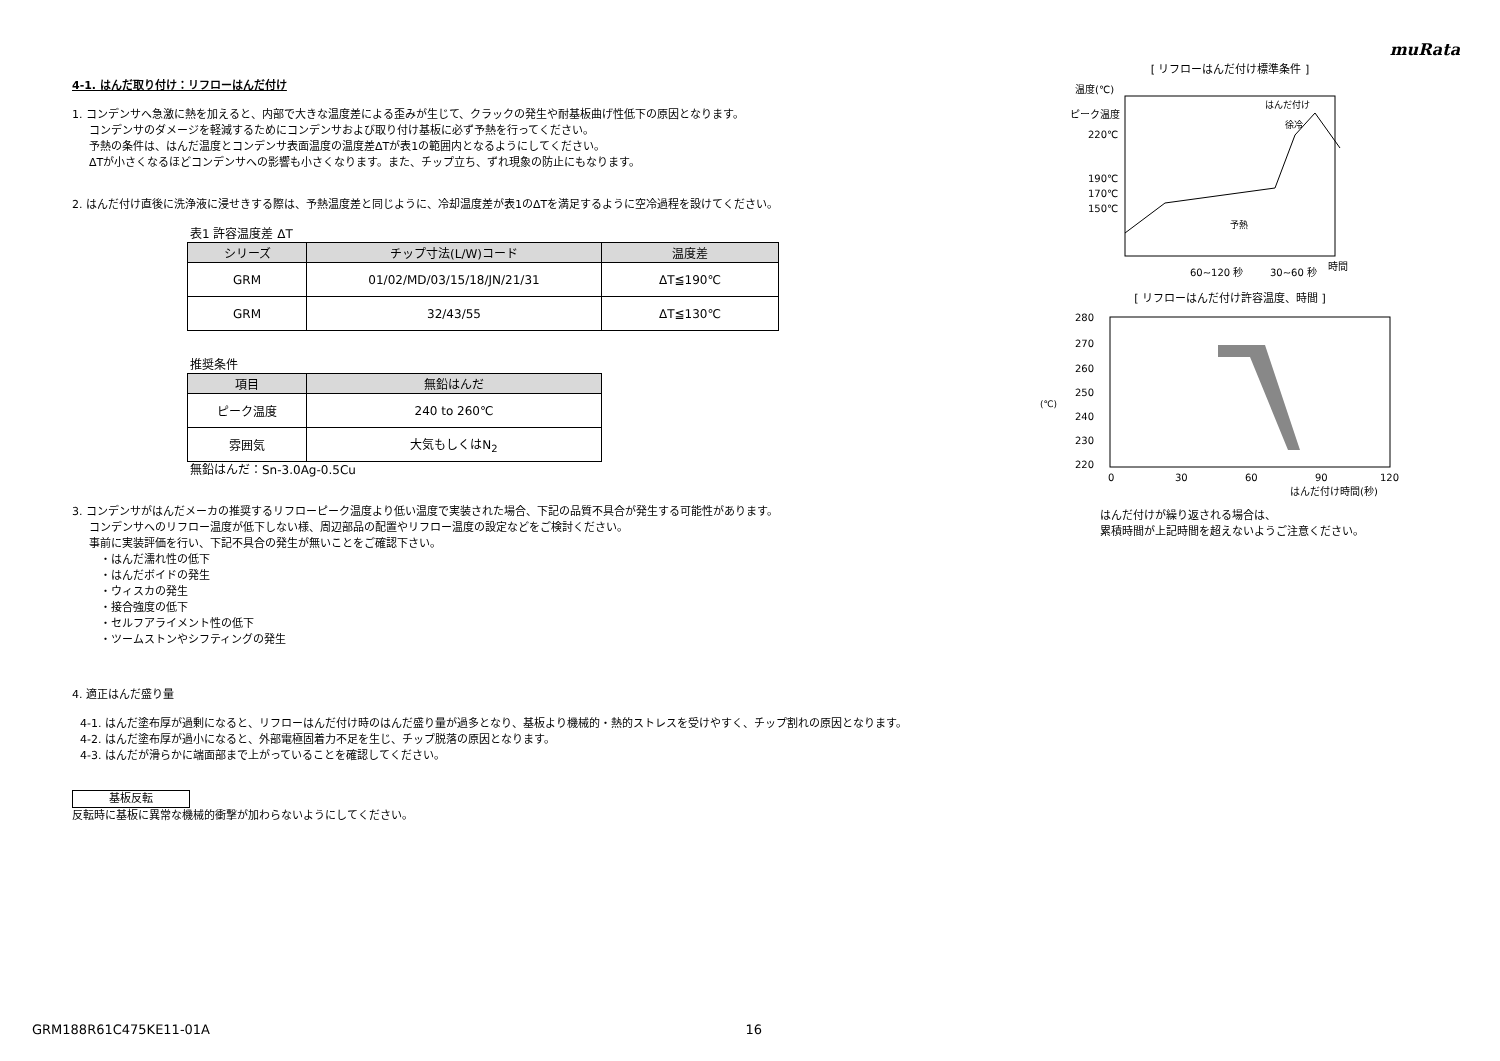muRata
4-1. はんだ取り付け：リフローはんだ付け
1. コンデンサへ急激に熱を加えると、内部で大きな温度差による歪みが生じて、クラックの発生や耐基板曲げ性低下の原因となります。
コンデンサのダメージを軽減するためにコンデンサおよび取り付け基板に必ず予熱を行ってください。
予熱の条件は、はんだ温度とコンデンサ表面温度の温度差ΔTが表1の範囲内となるようにしてください。
ΔTが小さくなるほどコンデンサへの影響も小さくなります。また、チップ立ち、ずれ現象の防止にもなります。
2. はんだ付け直後に洗浄液に浸せきする際は、予熱温度差と同じように、冷却温度差が表1のΔTを満足するように空冷過程を設けてください。
表1 許容温度差 ΔT
| シリーズ | チップ寸法(L/W)コード | 温度差 |
| --- | --- | --- |
| GRM | 01/02/MD/03/15/18/JN/21/31 | ΔT≦190℃ |
| GRM | 32/43/55 | ΔT≦130℃ |
推奨条件
| 項目 | 無鉛はんだ |
| --- | --- |
| ピーク温度 | 240 to 260℃ |
| 雰囲気 | 大気もしくはN<sub>2</sub> |
無鉛はんだ：Sn-3.0Ag-0.5Cu
3. コンデンサがはんだメーカの推奨するリフローピーク温度より低い温度で実装された場合、下記の品質不具合が発生する可能性があります。
コンデンサへのリフロー温度が低下しない様、周辺部品の配置やリフロー温度の設定などをご検討ください。
事前に実装評価を行い、下記不具合の発生が無いことをご確認下さい。
・はんだ濡れ性の低下
・はんだボイドの発生
・ウィスカの発生
・接合強度の低下
・セルフアライメント性の低下
・ツームストンやシフティングの発生
4. 適正はんだ盛り量
4-1. はんだ塗布厚が過剰になると、リフローはんだ付け時のはんだ盛り量が過多となり、基板より機械的・熱的ストレスを受けやすく、チップ割れの原因となります。
4-2. はんだ塗布厚が過小になると、外部電極固着力不足を生じ、チップ脱落の原因となります。
4-3. はんだが滑らかに端面部まで上がっていることを確認してください。
基板反転
反転時に基板に異常な機械的衝撃が加わらないようにしてください。
[ リフローはんだ付け標準条件 ]
温度(℃)
ピーク温度
220℃
190℃
170℃
150℃
はんだ付け
徐冷
予熱
60~120 秒
30~60 秒
時間
[ リフローはんだ付け許容温度、時間 ]
280
270
260
250
240
230
220
(℃)
0
30
60
90
120
はんだ付け時間(秒)
はんだ付けが繰り返される場合は、
累積時間が上記時間を超えないようご注意ください。
GRM188R61C475KE11-01A 16